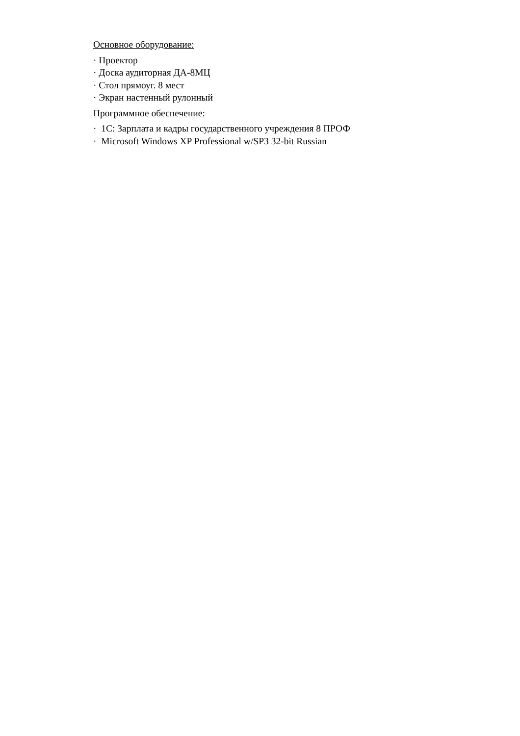Основное оборудование:
· Проектор
· Доска аудиторная ДА-8МЦ
· Стол прямоуг. 8 мест
· Экран настенный рулонный
Программное обеспечение:
· 1С: Зарплата и кадры государственного учреждения 8 ПРОФ
· Microsoft Windows XP Professional w/SP3 32-bit Russian